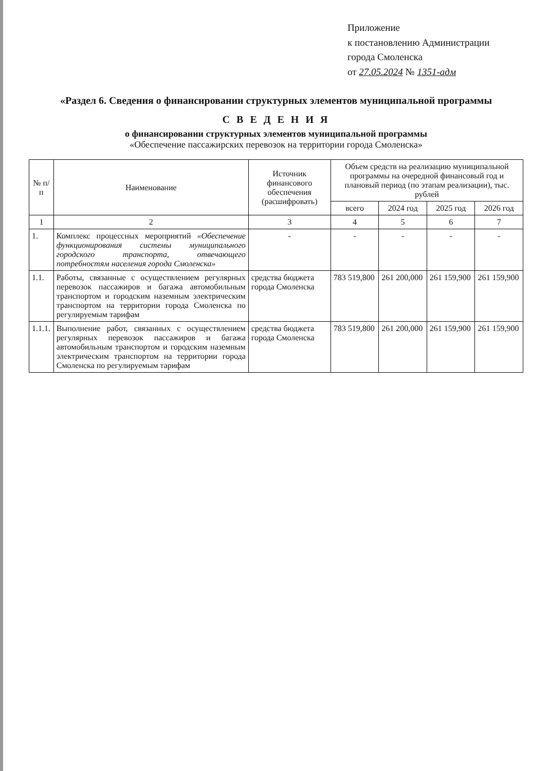Приложение
к постановлению Администрации
города Смоленска
от 27.05.2024 № 1351-адм
«Раздел 6. Сведения о финансировании структурных элементов муниципальной программы
С В Е Д Е Н И Я
о финансировании структурных элементов муниципальной программы
«Обеспечение пассажирских перевозок на территории города Смоленска»
| № п/п | Наименование | Источник финансового обеспечения (расшифровать) | Объем средств на реализацию муниципальной программы на очередной финансовый год и плановый период (по этапам реализации), тыс. рублей | | | |
| --- | --- | --- | --- | --- | --- | --- |
| | | | всего | 2024 год | 2025 год | 2026 год |
| 1 | 2 | 3 | 4 | 5 | 6 | 7 |
| 1. | Комплекс процессных мероприятий «Обеспечение функционирования системы муниципального городского транспорта, отвечающего потребностям населения города Смоленска» | - | - | - | - | - |
| 1.1. | Работы, связанные с осуществлением регулярных перевозок пассажиров и багажа автомобильным транспортом и городским наземным электрическим транспортом на территории города Смоленска по регулируемым тарифам | средства бюджета города Смоленска | 783 519,800 | 261 200,000 | 261 159,900 | 261 159,900 |
| 1.1.1. | Выполнение работ, связанных с осуществлением регулярных перевозок пассажиров и багажа автомобильным транспортом и городским наземным электрическим транспортом на территории города Смоленска по регулируемым тарифам | средства бюджета города Смоленска | 783 519,800 | 261 200,000 | 261 159,900 | 261 159,900 |